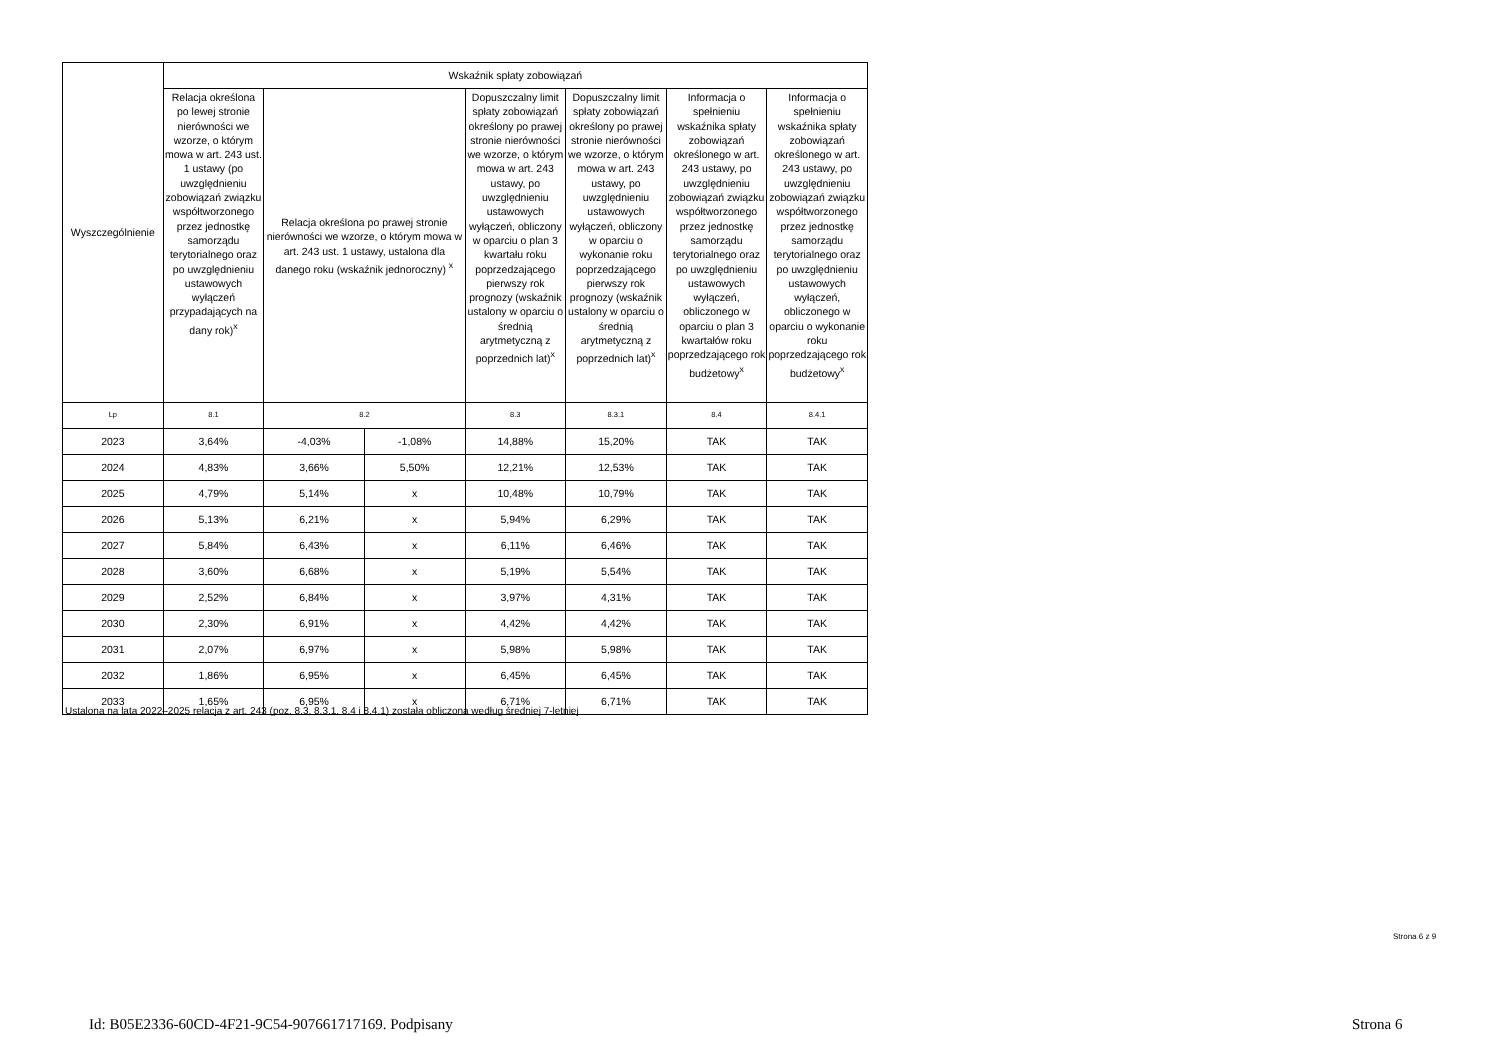| Wyszczególnienie | Wskaźnik spłaty zobowiązań | | | | | | |
| --- | --- | --- | --- | --- | --- | --- | --- |
| | Relacja określona po lewej stronie nierówności we wzorze, o którym mowa w art. 243 ust. 1 ustawy (po uwzględnieniu zobowiązań związku współtworzonego przez jednostkę samorządu terytorialnego oraz po uwzględnieniu ustawowych wyłączeń przypadających na dany rok)<sup>x</sup> | Relacja określona po prawej stronie nierówności we wzorze, o którym mowa w art. 243 ust. 1 ustawy, ustalona dla danego roku (wskaźnik jednoroczny) <sup>x</sup> | | Dopuszczalny limit spłaty zobowiązań określony po prawej stronie nierówności we wzorze, o którym mowa w art. 243 ustawy, po uwzględnieniu ustawowych wyłączeń, obliczony w oparciu o plan 3 kwartału roku poprzedzającego pierwszy rok prognozy (wskaźnik ustalony w oparciu o średnią arytmetyczną z poprzednich lat)<sup>x</sup> | Dopuszczalny limit spłaty zobowiązań określony po prawej stronie nierówności we wzorze, o którym mowa w art. 243 ustawy, po uwzględnieniu ustawowych wyłączeń, obliczony w oparciu o wykonanie roku poprzedzającego pierwszy rok prognozy (wskaźnik ustalony w oparciu o średnią arytmetyczną z poprzednich lat)<sup>x</sup> | Informacja o spełnieniu wskaźnika spłaty zobowiązań określonego w art. 243 ustawy, po uwzględnieniu zobowiązań związku współtworzonego przez jednostkę samorządu terytorialnego oraz po uwzględnieniu ustawowych wyłączeń, obliczonego w oparciu o plan 3 kwartałów roku poprzedzającego rok budżetowy<sup>x</sup> | Informacja o spełnieniu wskaźnika spłaty zobowiązań określonego w art. 243 ustawy, po uwzględnieniu zobowiązań związku współtworzonego przez jednostkę samorządu terytorialnego oraz po uwzględnieniu ustawowych wyłączeń, obliczonego w oparciu o wykonanie roku poprzedzającego rok budżetowy<sup>x</sup> |
| Lp | 8.1 | 8.2 | | 8.3 | 8.3.1 | 8.4 | 8.4.1 |
| 2023 | 3,64% | -4,03% | -1,08% | 14,88% | 15,20% | TAK | TAK |
| 2024 | 4,83% | 3,66% | 5,50% | 12,21% | 12,53% | TAK | TAK |
| 2025 | 4,79% | 5,14% | x | 10,48% | 10,79% | TAK | TAK |
| 2026 | 5,13% | 6,21% | x | 5,94% | 6,29% | TAK | TAK |
| 2027 | 5,84% | 6,43% | x | 6,11% | 6,46% | TAK | TAK |
| 2028 | 3,60% | 6,68% | x | 5,19% | 5,54% | TAK | TAK |
| 2029 | 2,52% | 6,84% | x | 3,97% | 4,31% | TAK | TAK |
| 2030 | 2,30% | 6,91% | x | 4,42% | 4,42% | TAK | TAK |
| 2031 | 2,07% | 6,97% | x | 5,98% | 5,98% | TAK | TAK |
| 2032 | 1,86% | 6,95% | x | 6,45% | 6,45% | TAK | TAK |
| 2033 | 1,65% | 6,95% | x | 6,71% | 6,71% | TAK | TAK |
Ustalona na lata 2022–2025 relacja z art. 243 (poz. 8.3, 8.3.1, 8.4 i 8.4.1) została obliczona według średniej 7-letniej
Strona 6 z 9
Id: B05E2336-60CD-4F21-9C54-907661717169. Podpisany
Strona 6